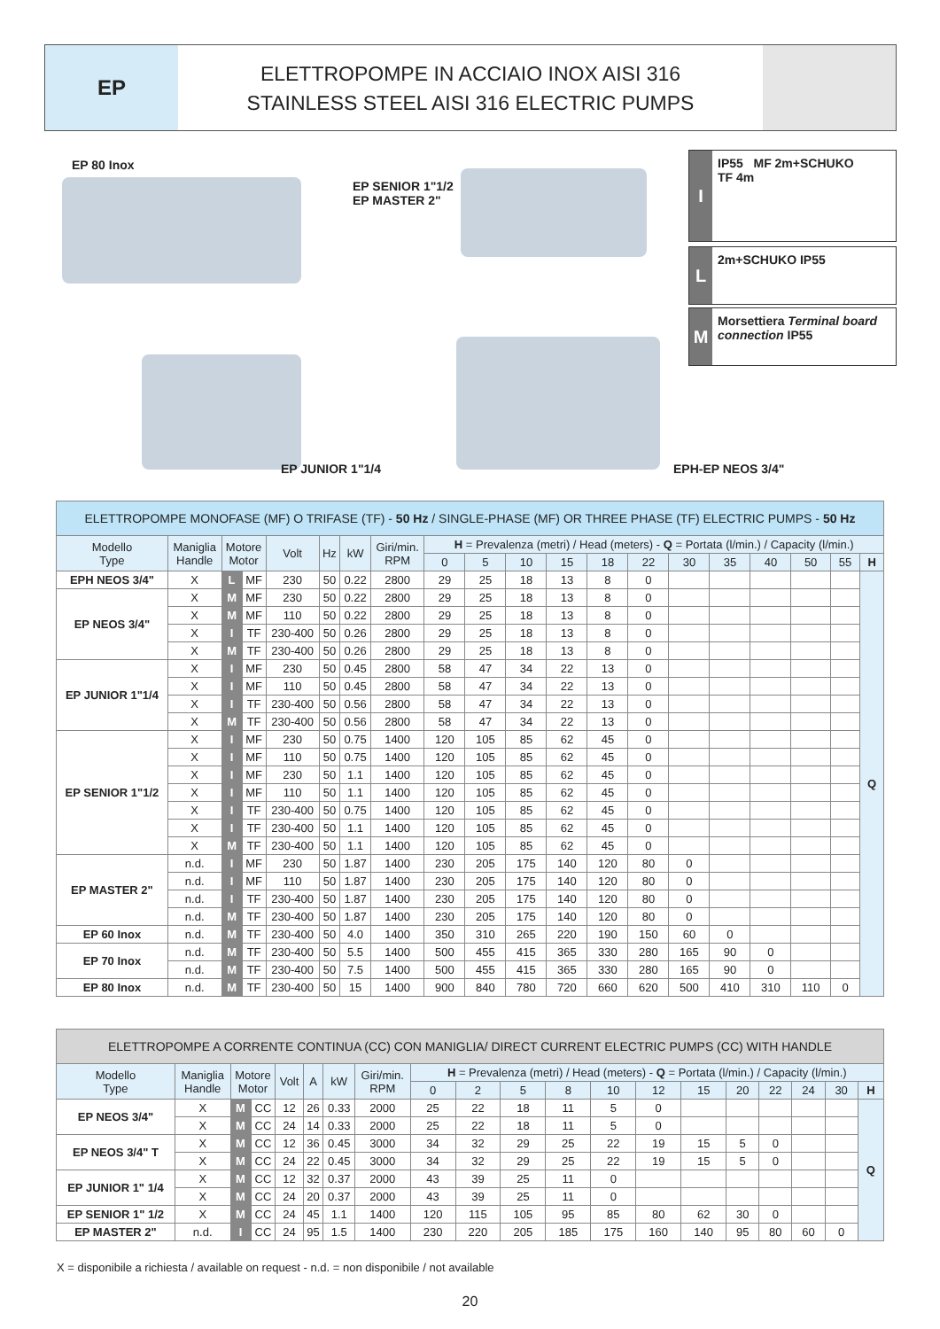EP
ELETTROPOMPE IN ACCIAIO INOX AISI 316
STAINLESS STEEL AISI 316 ELECTRIC PUMPS
EP 80 Inox
EP SENIOR 1"1/2
EP MASTER 2"
EP JUNIOR 1"1/4 EPH-EP NEOS 3/4"
I
IP55 MF 2m+SCHUKO
TF 4m
L
2m+SCHUKO IP55
M
Morsettiera Terminal board connection IP55
| ELETTROPOMPE MONOFASE (MF) O TRIFASE (TF) - 50 Hz / SINGLE-PHASE (MF) OR THREE PHASE (TF) ELECTRIC PUMPS - 50 Hz | | | | | | | | | | | | | | | | | | | |
| Modello Type | Maniglia Handle | Motore Motor | | Volt | Hz | kW | Giri/min. RPM | H = Prevalenza (metri) / Head (meters) - Q = Portata (l/min.) / Capacity (l/min.) | | | | | | | | | | | |
| | | | | | | | | 0 | 5 | 10 | 15 | 18 | 22 | 30 | 35 | 40 | 50 | 55 | H |
| EPH NEOS 3/4" | X | L | MF | 230 | 50 | 0.22 | 2800 | 29 | 25 | 18 | 13 | 8 | 0 | | | | | | Q |
| EP NEOS 3/4" | X | M | MF | 230 | 50 | 0.22 | 2800 | 29 | 25 | 18 | 13 | 8 | 0 | | | | | | |
| | X | M | MF | 110 | 50 | 0.22 | 2800 | 29 | 25 | 18 | 13 | 8 | 0 | | | | | | |
| | X | I | TF | 230-400 | 50 | 0.26 | 2800 | 29 | 25 | 18 | 13 | 8 | 0 | | | | | | |
| | X | M | TF | 230-400 | 50 | 0.26 | 2800 | 29 | 25 | 18 | 13 | 8 | 0 | | | | | | |
| EP JUNIOR 1"1/4 | X | I | MF | 230 | 50 | 0.45 | 2800 | 58 | 47 | 34 | 22 | 13 | 0 | | | | | | |
| | X | I | MF | 110 | 50 | 0.45 | 2800 | 58 | 47 | 34 | 22 | 13 | 0 | | | | | | |
| | X | I | TF | 230-400 | 50 | 0.56 | 2800 | 58 | 47 | 34 | 22 | 13 | 0 | | | | | | |
| | X | M | TF | 230-400 | 50 | 0.56 | 2800 | 58 | 47 | 34 | 22 | 13 | 0 | | | | | | |
| EP SENIOR 1"1/2 | X | I | MF | 230 | 50 | 0.75 | 1400 | 120 | 105 | 85 | 62 | 45 | 0 | | | | | | |
| | X | I | MF | 110 | 50 | 0.75 | 1400 | 120 | 105 | 85 | 62 | 45 | 0 | | | | | | |
| | X | I | MF | 230 | 50 | 1.1 | 1400 | 120 | 105 | 85 | 62 | 45 | 0 | | | | | | |
| | X | I | MF | 110 | 50 | 1.1 | 1400 | 120 | 105 | 85 | 62 | 45 | 0 | | | | | | |
| | X | I | TF | 230-400 | 50 | 0.75 | 1400 | 120 | 105 | 85 | 62 | 45 | 0 | | | | | | |
| | X | I | TF | 230-400 | 50 | 1.1 | 1400 | 120 | 105 | 85 | 62 | 45 | 0 | | | | | | |
| | X | M | TF | 230-400 | 50 | 1.1 | 1400 | 120 | 105 | 85 | 62 | 45 | 0 | | | | | | |
| EP MASTER 2" | n.d. | I | MF | 230 | 50 | 1.87 | 1400 | 230 | 205 | 175 | 140 | 120 | 80 | 0 | | | | | |
| | n.d. | I | MF | 110 | 50 | 1.87 | 1400 | 230 | 205 | 175 | 140 | 120 | 80 | 0 | | | | | |
| | n.d. | I | TF | 230-400 | 50 | 1.87 | 1400 | 230 | 205 | 175 | 140 | 120 | 80 | 0 | | | | | |
| | n.d. | M | TF | 230-400 | 50 | 1.87 | 1400 | 230 | 205 | 175 | 140 | 120 | 80 | 0 | | | | | |
| EP 60 Inox | n.d. | M | TF | 230-400 | 50 | 4.0 | 1400 | 350 | 310 | 265 | 220 | 190 | 150 | 60 | 0 | | | | |
| EP 70 Inox | n.d. | M | TF | 230-400 | 50 | 5.5 | 1400 | 500 | 455 | 415 | 365 | 330 | 280 | 165 | 90 | 0 | | | |
| | n.d. | M | TF | 230-400 | 50 | 7.5 | 1400 | 500 | 455 | 415 | 365 | 330 | 280 | 165 | 90 | 0 | | | |
| EP 80 Inox | n.d. | M | TF | 230-400 | 50 | 15 | 1400 | 900 | 840 | 780 | 720 | 660 | 620 | 500 | 410 | 310 | 110 | 0 | |
| ELETTROPOMPE A CORRENTE CONTINUA (CC) CON MANIGLIA/ DIRECT CURRENT ELECTRIC PUMPS (CC) WITH HANDLE | | | | | | | | | | | | | | | | | | | |
| Modello Type | Maniglia Handle | Motore Motor | | Volt | A | kW | Giri/min. RPM | H = Prevalenza (metri) / Head (meters) - Q = Portata (l/min.) / Capacity (l/min.) | | | | | | | | | | | |
| | | | | | | | | 0 | 2 | 5 | 8 | 10 | 12 | 15 | 20 | 22 | 24 | 30 | H |
| EP NEOS 3/4" | X | M | CC | 12 | 26 | 0.33 | 2000 | 25 | 22 | 18 | 11 | 5 | 0 | | | | | | Q |
| | X | M | CC | 24 | 14 | 0.33 | 2000 | 25 | 22 | 18 | 11 | 5 | 0 | | | | | | |
| EP NEOS 3/4" T | X | M | CC | 12 | 36 | 0.45 | 3000 | 34 | 32 | 29 | 25 | 22 | 19 | 15 | 5 | 0 | | | |
| | X | M | CC | 24 | 22 | 0.45 | 3000 | 34 | 32 | 29 | 25 | 22 | 19 | 15 | 5 | 0 | | | |
| EP JUNIOR 1" 1/4 | X | M | CC | 12 | 32 | 0.37 | 2000 | 43 | 39 | 25 | 11 | 0 | | | | | | | |
| | X | M | CC | 24 | 20 | 0.37 | 2000 | 43 | 39 | 25 | 11 | 0 | | | | | | | |
| EP SENIOR 1" 1/2 | X | M | CC | 24 | 45 | 1.1 | 1400 | 120 | 115 | 105 | 95 | 85 | 80 | 62 | 30 | 0 | | | |
| EP MASTER 2" | n.d. | I | CC | 24 | 95 | 1.5 | 1400 | 230 | 220 | 205 | 185 | 175 | 160 | 140 | 95 | 80 | 60 | 0 | |
X = disponibile a richiesta / available on request - n.d. = non disponibile / not available
20